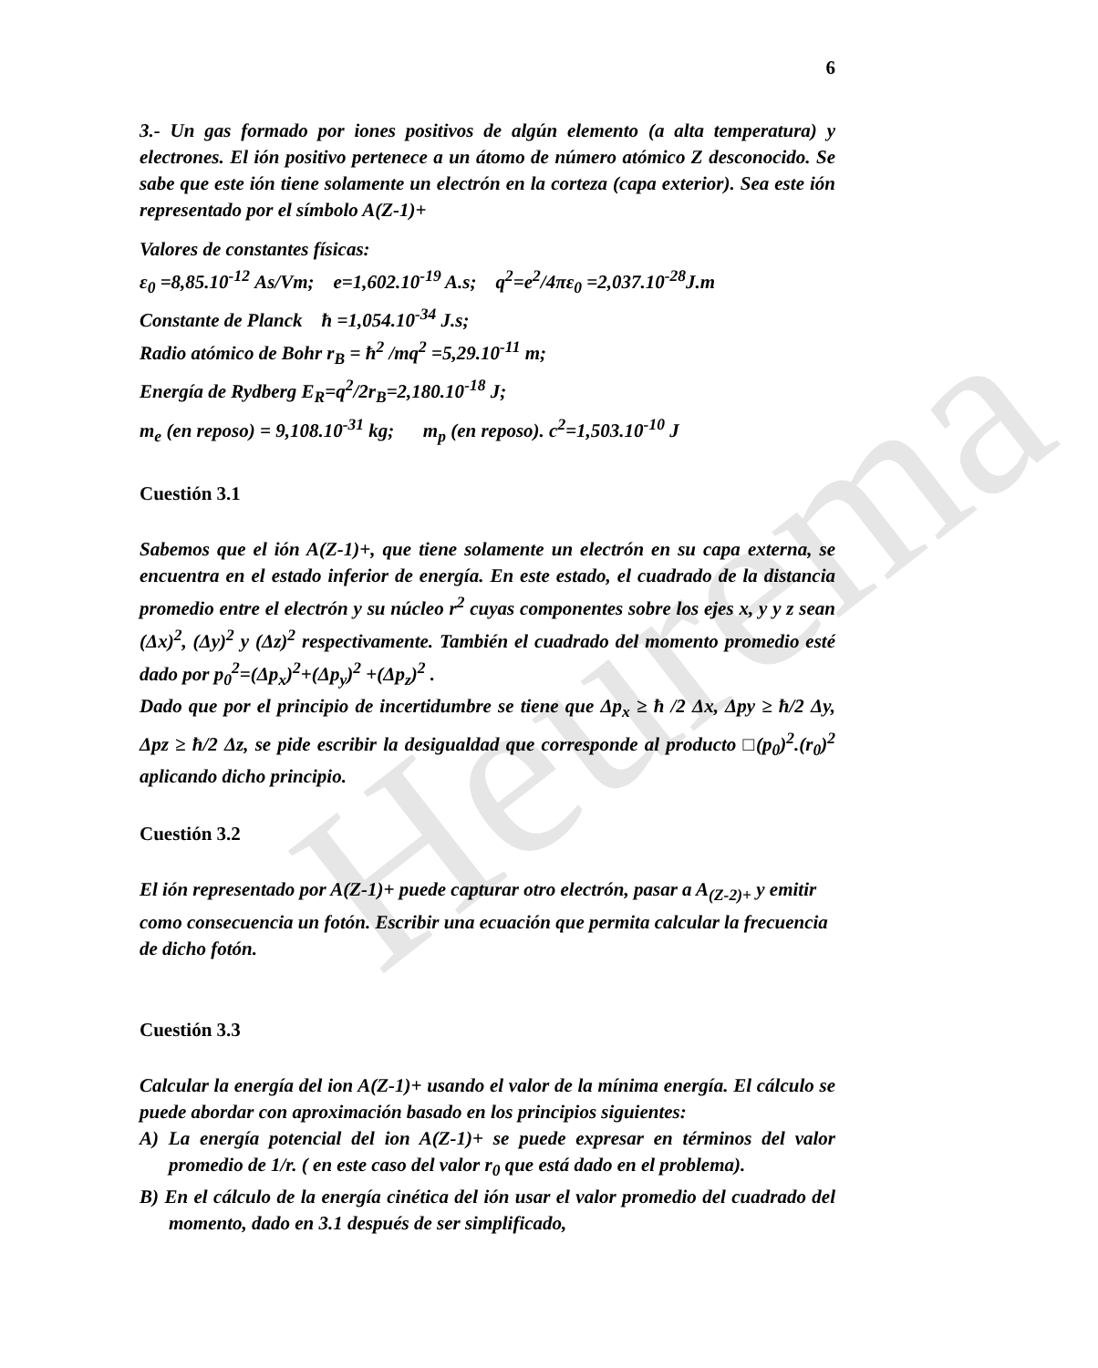Heurema
6
3.- Un gas formado por iones positivos de algún elemento (a alta temperatura) y electrones. El ión positivo pertenece a un átomo de número atómico Z desconocido. Se sabe que este ión tiene solamente un electrón en la corteza (capa exterior). Sea este ión representado por el símbolo A(Z-1)+
Valores de constantes físicas:
ε<sub>0</sub> =8,85.10<sup>-12</sup> As/Vm; e=1,602.10<sup>-19</sup> A.s; q<sup>2</sup>=e<sup>2</sup>/4πε<sub>0</sub> =2,037.10<sup>-28</sup>J.m
Constante de Planck ħ =1,054.10<sup>-34</sup> J.s;
Radio atómico de Bohr r<sub>B</sub> = ħ<sup>2</sup> /mq<sup>2</sup> =5,29.10<sup>-11</sup> m;
Energía de Rydberg E<sub>R</sub>=q<sup>2</sup>/2r<sub>B</sub>=2,180.10<sup>-18</sup> J;
m<sub>e</sub> (en reposo) = 9,108.10<sup>-31</sup> kg; m<sub>p</sub> (en reposo). c<sup>2</sup>=1,503.10<sup>-10</sup> J
Cuestión 3.1
Sabemos que el ión A(Z-1)+, que tiene solamente un electrón en su capa externa, se encuentra en el estado inferior de energía. En este estado, el cuadrado de la distancia promedio entre el electrón y su núcleo r<sup>2</sup> cuyas componentes sobre los ejes x, y y z sean (Δx)<sup>2</sup>, (Δy)<sup>2</sup> y (Δz)<sup>2</sup> respectivamente. También el cuadrado del momento promedio esté dado por p<sub>0</sub><sup>2</sup>=(Δp<sub>x</sub>)<sup>2</sup>+(Δp<sub>y</sub>)<sup>2</sup> +(Δp<sub>z</sub>)<sup>2</sup> .
Dado que por el principio de incertidumbre se tiene que Δp<sub>x</sub> ≥ ħ /2 Δx, Δpy ≥ ħ/2 Δy, Δpz ≥ ħ/2 Δz, se pide escribir la desigualdad que corresponde al producto □(p<sub>0</sub>)<sup>2</sup>.(r<sub>0</sub>)<sup>2</sup> aplicando dicho principio.
Cuestión 3.2
El ión representado por A(Z-1)+ puede capturar otro electrón, pasar a A<sub>(Z-2)+</sub> y emitir como consecuencia un fotón. Escribir una ecuación que permita calcular la frecuencia de dicho fotón.
Cuestión 3.3
Calcular la energía del ion A(Z-1)+ usando el valor de la mínima energía. El cálculo se puede abordar con aproximación basado en los principios siguientes:
A) La energía potencial del ion A(Z-1)+ se puede expresar en términos del valor promedio de 1/r. ( en este caso del valor r<sub>0</sub> que está dado en el problema).
B) En el cálculo de la energía cinética del ión usar el valor promedio del cuadrado del momento, dado en 3.1 después de ser simplificado,